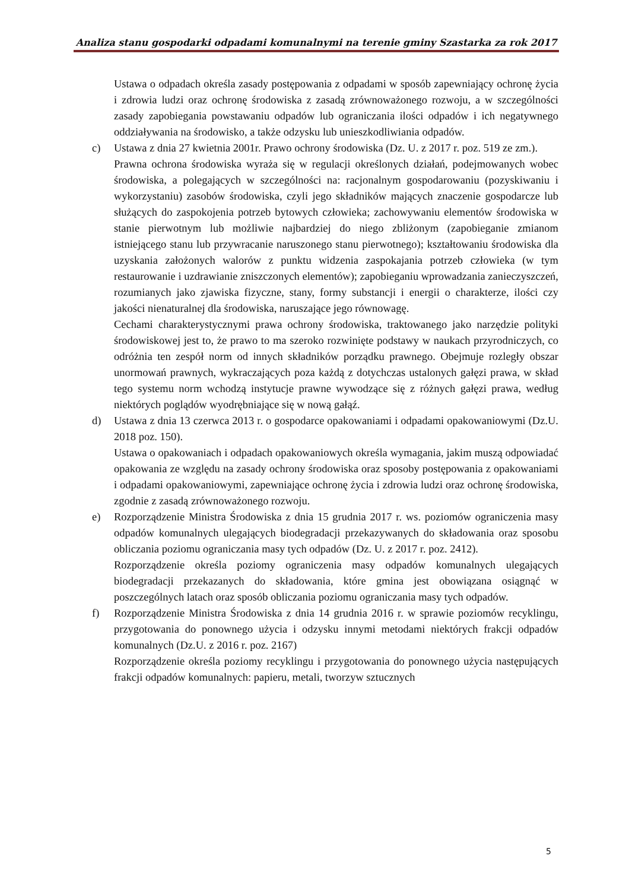Analiza stanu gospodarki odpadami komunalnymi na terenie gminy Szastarka za rok 2017
Ustawa o odpadach określa zasady postępowania z odpadami w sposób zapewniający ochronę życia i zdrowia ludzi oraz ochronę środowiska z zasadą zrównoważonego rozwoju, a w szczególności zasady zapobiegania powstawaniu odpadów lub ograniczania ilości odpadów i ich negatywnego oddziaływania na środowisko, a także odzysku lub unieszkodliwiania odpadów.
c) Ustawa z dnia 27 kwietnia 2001r. Prawo ochrony środowiska (Dz. U. z 2017 r. poz. 519 ze zm.).
Prawna ochrona środowiska wyraża się w regulacji określonych działań, podejmowanych wobec środowiska, a polegających w szczególności na: racjonalnym gospodarowaniu (pozyskiwaniu i wykorzystaniu) zasobów środowiska, czyli jego składników mających znaczenie gospodarcze lub służących do zaspokojenia potrzeb bytowych człowieka; zachowywaniu elementów środowiska w stanie pierwotnym lub możliwie najbardziej do niego zbliżonym (zapobieganie zmianom istniejącego stanu lub przywracanie naruszonego stanu pierwotnego); kształtowaniu środowiska dla uzyskania założonych walorów z punktu widzenia zaspokajania potrzeb człowieka (w tym restaurowanie i uzdrawianie zniszczonych elementów); zapobieganiu wprowadzania zanieczyszczeń, rozumianych jako zjawiska fizyczne, stany, formy substancji i energii o charakterze, ilości czy jakości nienaturalnej dla środowiska, naruszające jego równowagę.
Cechami charakterystycznymi prawa ochrony środowiska, traktowanego jako narzędzie polityki środowiskowej jest to, że prawo to ma szeroko rozwinięte podstawy w naukach przyrodniczych, co odróżnia ten zespół norm od innych składników porządku prawnego. Obejmuje rozległy obszar unormowań prawnych, wykraczających poza każdą z dotychczas ustalonych gałęzi prawa, w skład tego systemu norm wchodzą instytucje prawne wywodzące się z różnych gałęzi prawa, według niektórych poglądów wyodrębniające się w nową gałąź.
d) Ustawa z dnia 13 czerwca 2013 r. o gospodarce opakowaniami i odpadami opakowaniowymi (Dz.U. 2018 poz. 150).
Ustawa o opakowaniach i odpadach opakowaniowych określa wymagania, jakim muszą odpowiadać opakowania ze względu na zasady ochrony środowiska oraz sposoby postępowania z opakowaniami i odpadami opakowaniowymi, zapewniające ochronę życia i zdrowia ludzi oraz ochronę środowiska, zgodnie z zasadą zrównoważonego rozwoju.
e) Rozporządzenie Ministra Środowiska z dnia 15 grudnia 2017 r. ws. poziomów ograniczenia masy odpadów komunalnych ulegających biodegradacji przekazywanych do składowania oraz sposobu obliczania poziomu ograniczania masy tych odpadów (Dz. U. z 2017 r. poz. 2412).
Rozporządzenie określa poziomy ograniczenia masy odpadów komunalnych ulegających biodegradacji przekazanych do składowania, które gmina jest obowiązana osiągnąć w poszczególnych latach oraz sposób obliczania poziomu ograniczania masy tych odpadów.
f) Rozporządzenie Ministra Środowiska z dnia 14 grudnia 2016 r. w sprawie poziomów recyklingu, przygotowania do ponownego użycia i odzysku innymi metodami niektórych frakcji odpadów komunalnych (Dz.U. z 2016 r. poz. 2167)
Rozporządzenie określa poziomy recyklingu i przygotowania do ponownego użycia następujących frakcji odpadów komunalnych: papieru, metali, tworzyw sztucznych
5